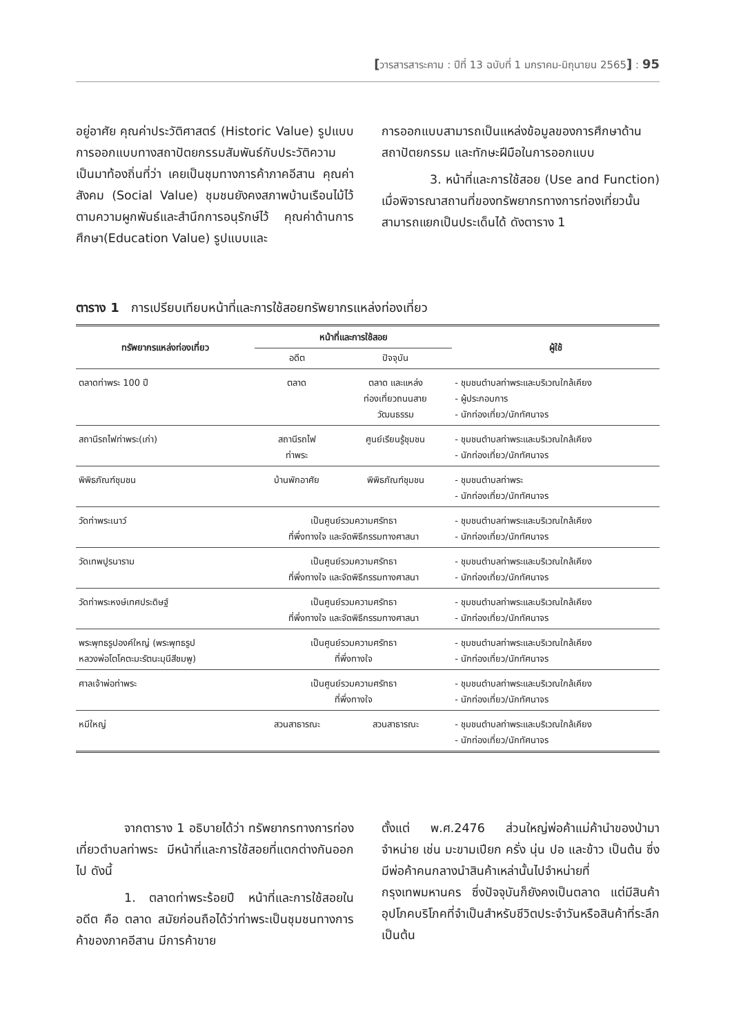[วารสารสาระคาม : ปีที่ 13 ฉบับที่ 1 มกราคม-มิถุนายน 2565] : 95
อยู่อาศัย คุณค่าประวัติศาสตร์ (Historic Value) รูปแบบการออกแบบทางสถาปัตยกรรมสัมพันธ์กับประวัติความเป็นมาท้องถิ่นที่ว่า เคยเป็นชุมทางการค้าภาคอีสาน คุณค่าสังคม (Social Value) ชุมชนยังคงสภาพบ้านเรือนไม้ไว้ ตามความผูกพันธ์และสำนึกการอนุรักษ์ไว้ คุณค่าด้านการศึกษา(Education Value) รูปแบบและ
การออกแบบสามารถเป็นแหล่งข้อมูลของการศึกษาด้านสถาปัตยกรรม และทักษะฝีมือในการออกแบบ
3. หน้าที่และการใช้สอย (Use and Function) เมื่อพิจารณาสถานที่ของทรัพยากรทางการท่องเที่ยวนั้น สามารถแยกเป็นประเด็นได้ ดังตาราง 1
ตาราง 1 การเปรียบเทียบหน้าที่และการใช้สอยทรัพยากรแหล่งท่องเที่ยว
| ทรัพยากรแหล่งท่องเที่ยว | หน้าที่และการใช้สอย | | ผู้ใช้ |
| --- | --- | --- | --- |
| | อดีต | ปัจจุบัน | |
| ตลาดท่าพระ 100 ปี | ตลาด | ตลาด และแหล่ง ท่องเที่ยวถนนสาย วัฒนธรรม | - ชุมชนตำบลท่าพระและบริเวณใกล้เคียง - ผู้ประกอบการ - นักท่องเที่ยว/นักทัศนาจร |
| สถานีรถไฟท่าพระ(เก่า) | สถานีรถไฟ ท่าพระ | ศูนย์เรียนรู้ชุมชน | - ชุมชนตำบลท่าพระและบริเวณใกล้เคียง - นักท่องเที่ยว/นักทัศนาจร |
| พิพิธภัณฑ์ชุมชน | บ้านพักอาศัย | พิพิธภัณฑ์ชุมชน | - ชุมชนตำบลท่าพระ - นักท่องเที่ยว/นักทัศนาจร |
| วัดท่าพระเนาว์ | เป็นศูนย์รวมความศรัทธา ที่พึ่งทางใจ และจัดพิธีกรรมทางศาสนา | | - ชุมชนตำบลท่าพระและบริเวณใกล้เคียง - นักท่องเที่ยว/นักทัศนาจร |
| วัดเทพปูรนาราม | เป็นศูนย์รวมความศรัทธา ที่พึ่งทางใจ และจัดพิธีกรรมทางศาสนา | | - ชุมชนตำบลท่าพระและบริเวณใกล้เคียง - นักท่องเที่ยว/นักทัศนาจร |
| วัดท่าพระหงษ์เทศประดิษฐ์ | เป็นศูนย์รวมความศรัทธา ที่พึ่งทางใจ และจัดพิธีกรรมทางศาสนา | | - ชุมชนตำบลท่าพระและบริเวณใกล้เคียง - นักท่องเที่ยว/นักทัศนาจร |
| พระพุทธรูปองค์ใหญ่ (พระพุทธรูป หลวงพ่อโตโคตะมะรัตนะมุนีสีชมพู) | เป็นศูนย์รวมความศรัทธา ที่พึ่งทางใจ | | - ชุมชนตำบลท่าพระและบริเวณใกล้เคียง - นักท่องเที่ยว/นักทัศนาจร |
| ศาลเจ้าพ่อท่าพระ | เป็นศูนย์รวมความศรัทธา ที่พึ่งทางใจ | | - ชุมชนตำบลท่าพระและบริเวณใกล้เคียง - นักท่องเที่ยว/นักทัศนาจร |
| หมีใหญ่ | สวนสาธารณะ | สวนสาธารณะ | - ชุมชนตำบลท่าพระและบริเวณใกล้เคียง - นักท่องเที่ยว/นักทัศนาจร |
จากตาราง 1 อธิบายได้ว่า ทรัพยากรทางการท่องเที่ยวตำบลท่าพระ มีหน้าที่และการใช้สอยที่แตกต่างกันออกไป ดังนี้
1. ตลาดท่าพระร้อยปี หน้าที่และการใช้สอยในอดีต คือ ตลาด สมัยก่อนถือได้ว่าท่าพระเป็นชุมชนทางการค้าของภาคอีสาน มีการค้าขาย
ตั้งแต่ พ.ศ.2476 ส่วนใหญ่พ่อค้าแม่ค้านำของป่ามาจำหน่าย เช่น มะขามเปียก ครั่ง นุ่น ปอ และข้าว เป็นต้น ซึ่งมีพ่อค้าคนกลางนำสินค้าเหล่านั้นไปจำหน่ายที่กรุงเทพมหานคร ซึ่งปัจจุบันก็ยังคงเป็นตลาด แต่มีสินค้าอุปโภคบริโภคที่จำเป็นสำหรับชีวิตประจำวันหรือสินค้าที่ระลึก เป็นต้น